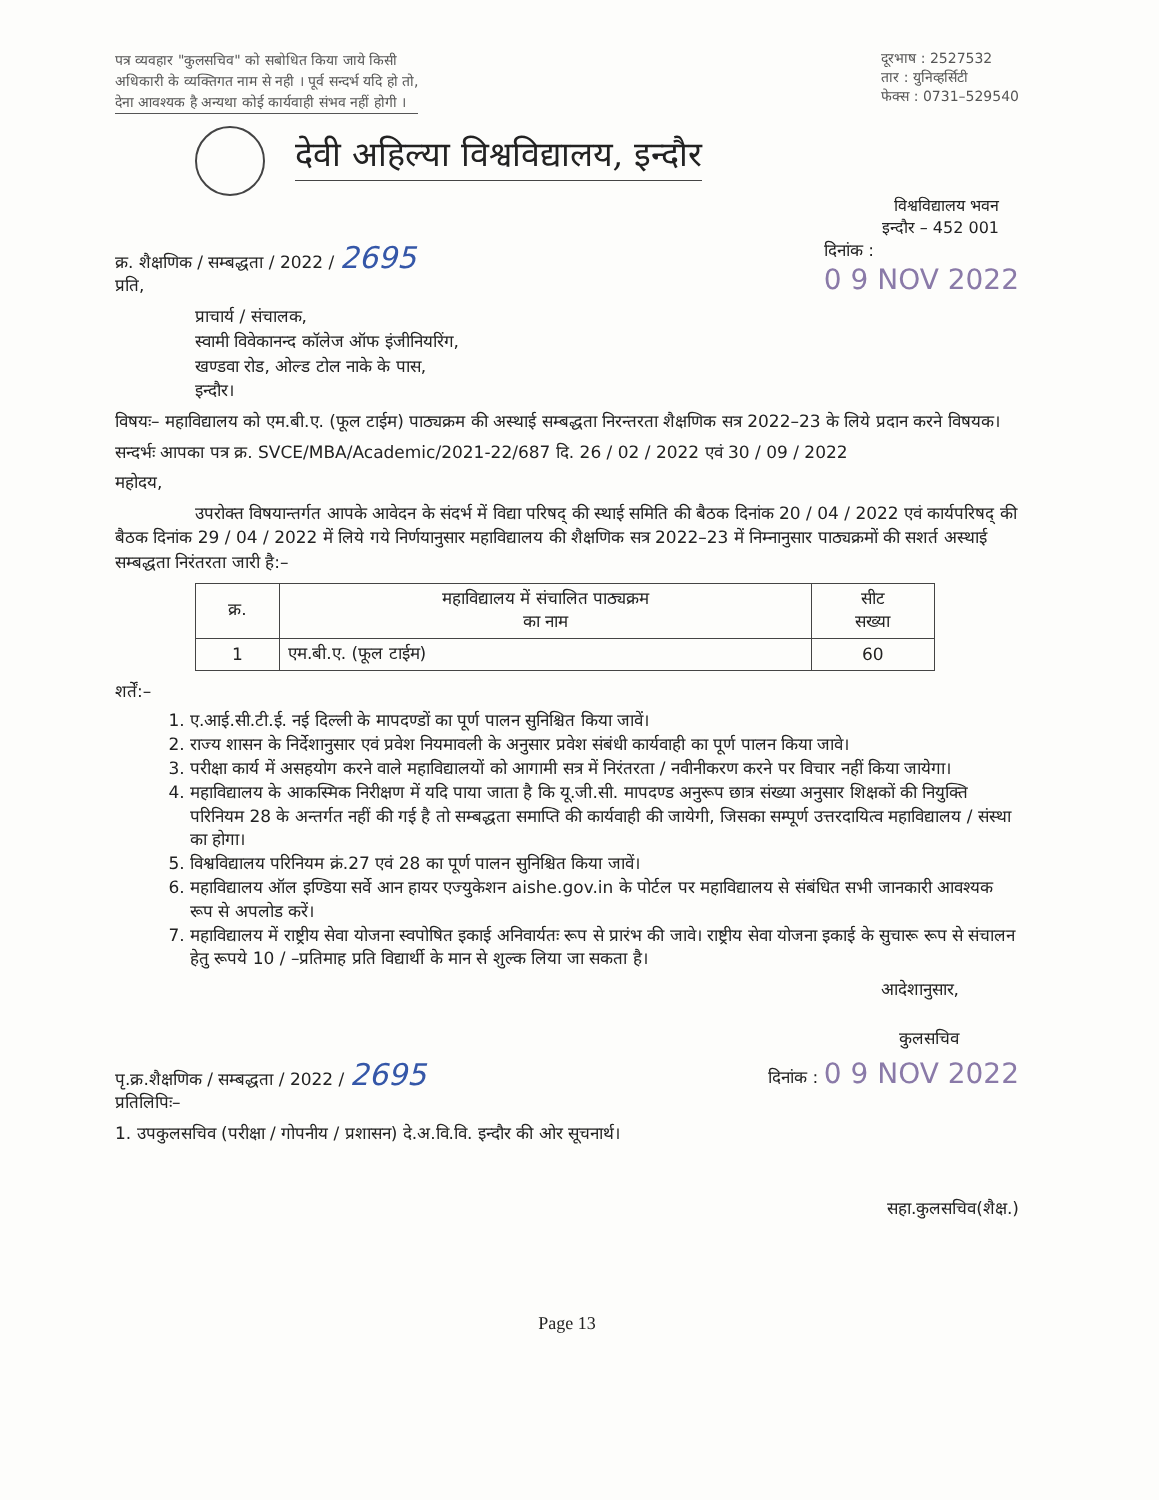पत्र व्यवहार "कुलसचिव" को सबोधित किया जाये किसी
अधिकारी के व्यक्तिगत नाम से नही । पूर्व सन्दर्भ यदि हो तो,
देना आवश्यक है अन्यथा कोई कार्यवाही संभव नहीं होगी ।
दूरभाष : 2527532
तार : युनिव्हर्सिटी
फेक्स : 0731–529540
देवी अहिल्या विश्वविद्यालय, इन्दौर
विश्वविद्यालय भवन
इन्दौर – 452 001
क्र. शैक्षणिक / सम्बद्धता / 2022 / 2695
प्रति,
दिनांक :
0 9 NOV 2022
प्राचार्य / संचालक,
स्वामी विवेकानन्द कॉलेज ऑफ इंजीनियरिंग,
खण्डवा रोड, ओल्ड टोल नाके के पास,
इन्दौर।
विषयः– महाविद्यालय को एम.बी.ए. (फूल टाईम) पाठ्यक्रम की अस्थाई सम्बद्धता निरन्तरता शैक्षणिक सत्र 2022–23 के लिये प्रदान करने विषयक।
सन्दर्भः आपका पत्र क्र. SVCE/MBA/Academic/2021-22/687 दि. 26 / 02 / 2022 एवं 30 / 09 / 2022
महोदय,
उपरोक्त विषयान्तर्गत आपके आवेदन के संदर्भ में विद्या परिषद् की स्थाई समिति की बैठक दिनांक 20 / 04 / 2022 एवं कार्यपरिषद् की बैठक दिनांक 29 / 04 / 2022 में लिये गये निर्णयानुसार महाविद्यालय की शैक्षणिक सत्र 2022–23 में निम्नानुसार पाठ्यक्रमों की सशर्त अस्थाई सम्बद्धता निरंतरता जारी है:–
| क्र. | महाविद्यालय में संचालित पाठ्यक्रम का नाम | सीट सख्या |
| --- | --- | --- |
| 1 | एम.बी.ए. (फूल टाईम) | 60 |
शर्तें:–
1. ए.आई.सी.टी.ई. नई दिल्ली के मापदण्डों का पूर्ण पालन सुनिश्चित किया जावें।
2. राज्य शासन के निर्देशानुसार एवं प्रवेश नियमावली के अनुसार प्रवेश संबंधी कार्यवाही का पूर्ण पालन किया जावे।
3. परीक्षा कार्य में असहयोग करने वाले महाविद्यालयों को आगामी सत्र में निरंतरता / नवीनीकरण करने पर विचार नहीं किया जायेगा।
4. महाविद्यालय के आकस्मिक निरीक्षण में यदि पाया जाता है कि यू.जी.सी. मापदण्ड अनुरूप छात्र संख्या अनुसार शिक्षकों की नियुक्ति परिनियम 28 के अन्तर्गत नहीं की गई है तो सम्बद्धता समाप्ति की कार्यवाही की जायेगी, जिसका सम्पूर्ण उत्तरदायित्व महाविद्यालय / संस्था का होगा।
5. विश्वविद्यालय परिनियम क्रं.27 एवं 28 का पूर्ण पालन सुनिश्चित किया जावें।
6. महाविद्यालय ऑल इण्डिया सर्वे आन हायर एज्युकेशन aishe.gov.in के पोर्टल पर महाविद्यालय से संबंधित सभी जानकारी आवश्यक रूप से अपलोड करें।
7. महाविद्यालय में राष्ट्रीय सेवा योजना स्वपोषित इकाई अनिवार्यतः रूप से प्रारंभ की जावे। राष्ट्रीय सेवा योजना इकाई के सुचारू रूप से संचालन हेतु रूपये 10 / –प्रतिमाह प्रति विद्यार्थी के मान से शुल्क लिया जा सकता है।
आदेशानुसार,
कुलसचिव
पृ.क्र.शैक्षणिक / सम्बद्धता / 2022 / 2695
प्रतिलिपिः–
दिनांक : 0 9 NOV 2022
1. उपकुलसचिव (परीक्षा / गोपनीय / प्रशासन) दे.अ.वि.वि. इन्दौर की ओर सूचनार्थ।
सहा.कुलसचिव(शैक्ष.)
Page 13